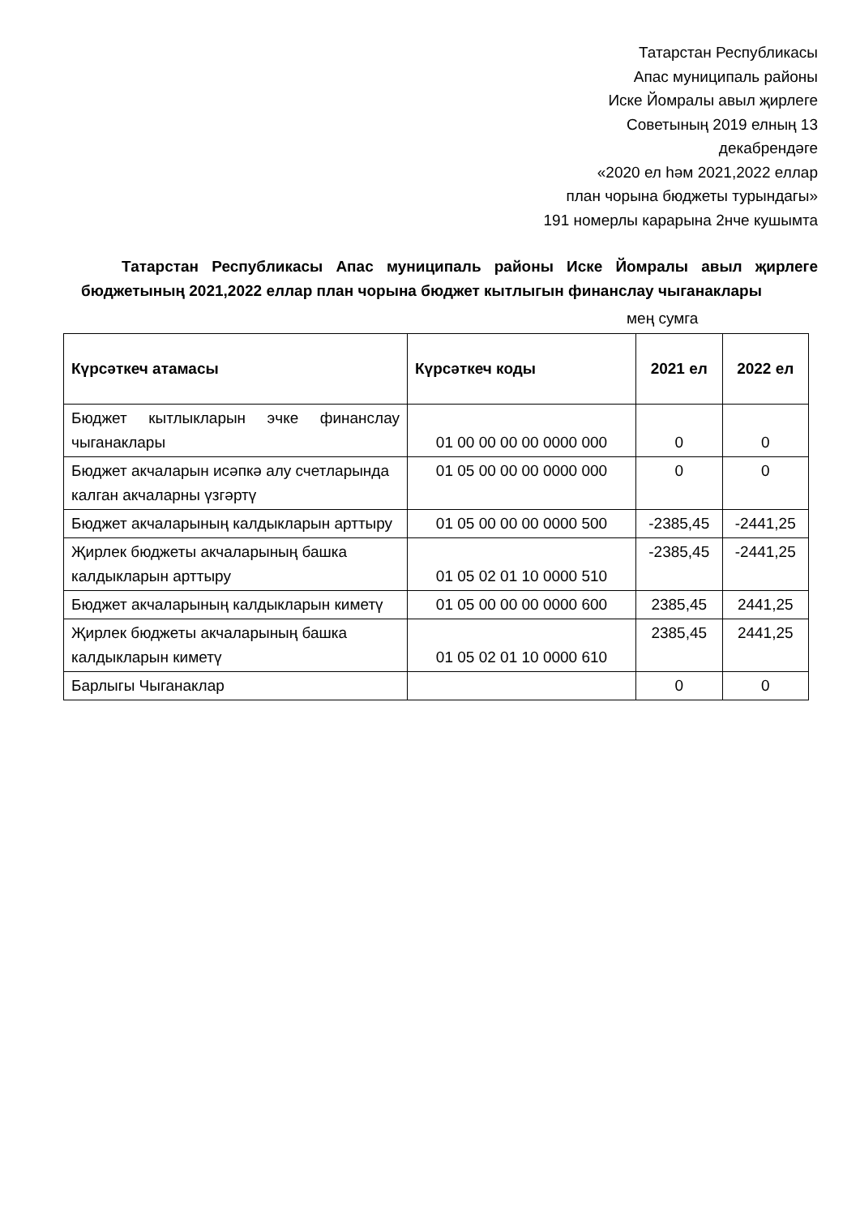Татарстан Республикасы
Апас муниципаль районы
Иске Йомралы авыл җирлеге
Советының 2019 елның 13
декабрендәге
«2020 ел һәм 2021,2022 еллар
план чорына бюджеты турындагы»
191 номерлы карарына 2нче кушымта
Татарстан Республикасы Апас муниципаль районы Иске Йомралы авыл җирлеге бюджетының 2021,2022 еллар план чорына бюджет кытлыгын финанслау чыганаклары
мең сумга
| Күрсәткеч атамасы | Күрсәткеч коды | 2021 ел | 2022 ел |
| --- | --- | --- | --- |
| Бюджет кытлыкларын эчке финанслау чыганаклары | 01 00 00 00 00 0000 000 | 0 | 0 |
| Бюджет акчаларын исәпкә алу счетларында калган акчаларны үзгәртү | 01 05 00 00 00 0000 000 | 0 | 0 |
| Бюджет акчаларының калдыкларын арттыру | 01 05 00 00 00 0000 500 | -2385,45 | -2441,25 |
| Җирлек бюджеты акчаларының башка калдыкларын арттыру | 01 05 02 01 10 0000 510 | -2385,45 | -2441,25 |
| Бюджет акчаларының калдыкларын киметү | 01 05 00 00 00 0000 600 | 2385,45 | 2441,25 |
| Җирлек бюджеты акчаларының башка калдыкларын киметү | 01 05 02 01 10 0000 610 | 2385,45 | 2441,25 |
| Барлыгы Чыганаклар | | 0 | 0 |